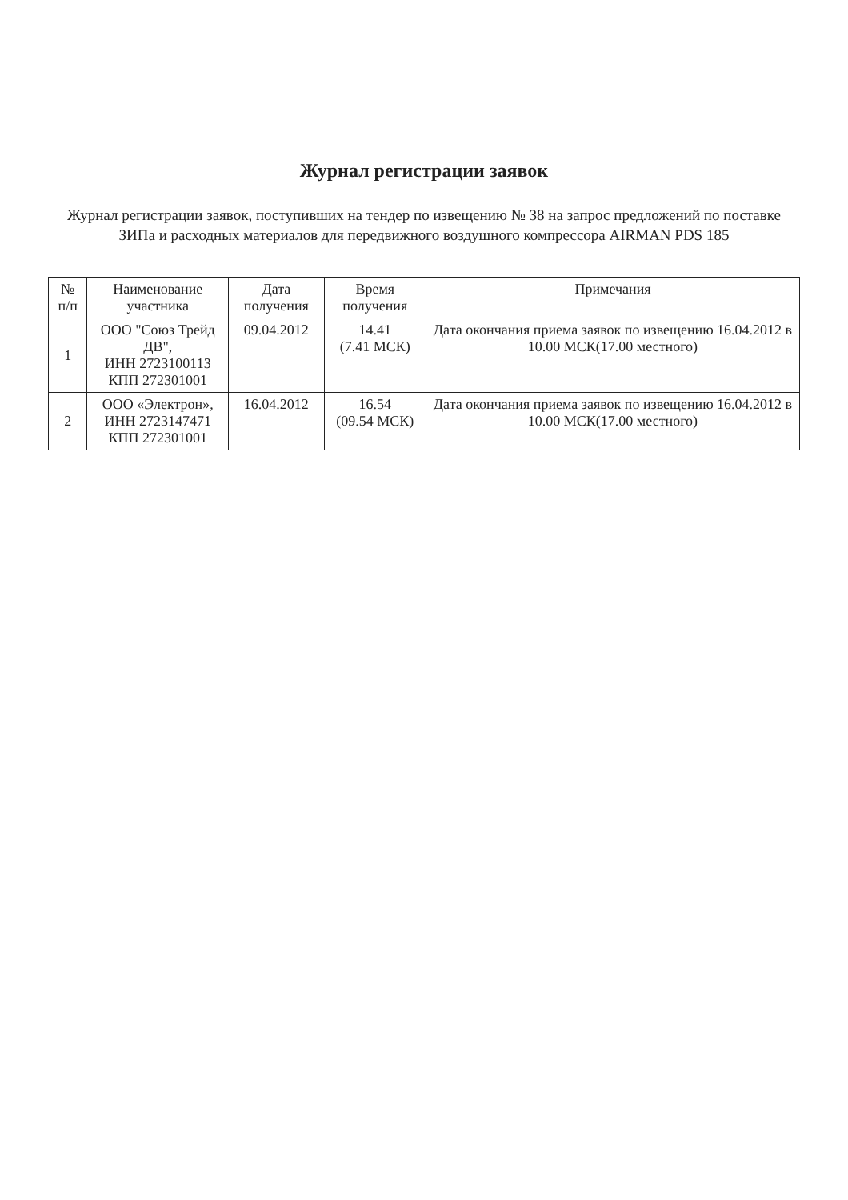Журнал регистрации заявок
Журнал регистрации заявок, поступивших на тендер по извещению № 38 на запрос предложений по поставке
ЗИПа и расходных материалов для передвижного воздушного компрессора AIRMAN PDS 185
| № п/п | Наименование участника | Дата получения | Время получения | Примечания |
| --- | --- | --- | --- | --- |
| 1 | ООО "Союз Трейд ДВ", ИНН 2723100113 КПП 272301001 | 09.04.2012 | 14.41 (7.41 МСК) | Дата окончания приема заявок по извещению 16.04.2012 в 10.00 МСК(17.00 местного) |
| 2 | ООО «Электрон», ИНН 2723147471 КПП 272301001 | 16.04.2012 | 16.54 (09.54 МСК) | Дата окончания приема заявок по извещению 16.04.2012 в 10.00 МСК(17.00 местного) |